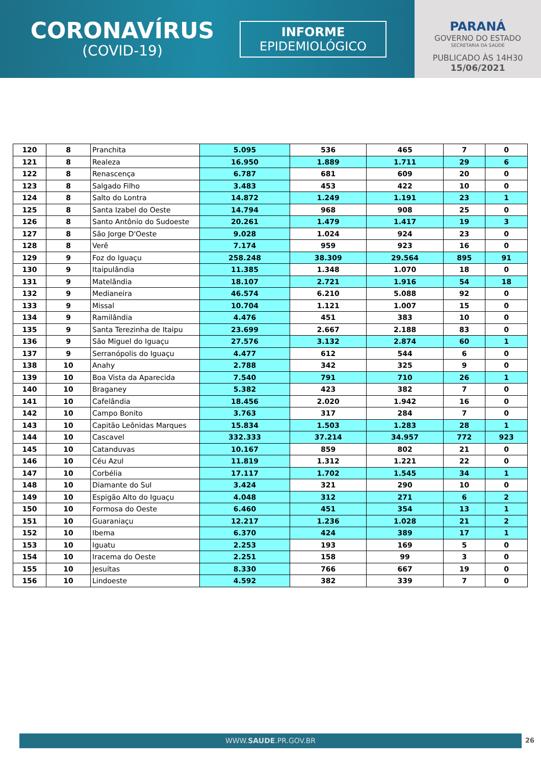CORONAVÍRUS
(COVID-19)
INFORME
EPIDEMIOLÓGICO
PARANÁ
GOVERNO DO ESTADO
SECRETARIA DA SAÚDE
PUBLICADO ÀS 14H30
15/06/2021
| 120 | 8 | Pranchita | 5.095 | 536 | 465 | 7 | 0 |
| 121 | 8 | Realeza | 16.950 | 1.889 | 1.711 | 29 | 6 |
| 122 | 8 | Renascença | 6.787 | 681 | 609 | 20 | 0 |
| 123 | 8 | Salgado Filho | 3.483 | 453 | 422 | 10 | 0 |
| 124 | 8 | Salto do Lontra | 14.872 | 1.249 | 1.191 | 23 | 1 |
| 125 | 8 | Santa Izabel do Oeste | 14.794 | 968 | 908 | 25 | 0 |
| 126 | 8 | Santo Antônio do Sudoeste | 20.261 | 1.479 | 1.417 | 19 | 3 |
| 127 | 8 | São Jorge D'Oeste | 9.028 | 1.024 | 924 | 23 | 0 |
| 128 | 8 | Verê | 7.174 | 959 | 923 | 16 | 0 |
| 129 | 9 | Foz do Iguaçu | 258.248 | 38.309 | 29.564 | 895 | 91 |
| 130 | 9 | Itaipulândia | 11.385 | 1.348 | 1.070 | 18 | 0 |
| 131 | 9 | Matelândia | 18.107 | 2.721 | 1.916 | 54 | 18 |
| 132 | 9 | Medianeira | 46.574 | 6.210 | 5.088 | 92 | 0 |
| 133 | 9 | Missal | 10.704 | 1.121 | 1.007 | 15 | 0 |
| 134 | 9 | Ramilândia | 4.476 | 451 | 383 | 10 | 0 |
| 135 | 9 | Santa Terezinha de Itaipu | 23.699 | 2.667 | 2.188 | 83 | 0 |
| 136 | 9 | São Miguel do Iguaçu | 27.576 | 3.132 | 2.874 | 60 | 1 |
| 137 | 9 | Serranópolis do Iguaçu | 4.477 | 612 | 544 | 6 | 0 |
| 138 | 10 | Anahy | 2.788 | 342 | 325 | 9 | 0 |
| 139 | 10 | Boa Vista da Aparecida | 7.540 | 791 | 710 | 26 | 1 |
| 140 | 10 | Braganey | 5.382 | 423 | 382 | 7 | 0 |
| 141 | 10 | Cafelândia | 18.456 | 2.020 | 1.942 | 16 | 0 |
| 142 | 10 | Campo Bonito | 3.763 | 317 | 284 | 7 | 0 |
| 143 | 10 | Capitão Leônidas Marques | 15.834 | 1.503 | 1.283 | 28 | 1 |
| 144 | 10 | Cascavel | 332.333 | 37.214 | 34.957 | 772 | 923 |
| 145 | 10 | Catanduvas | 10.167 | 859 | 802 | 21 | 0 |
| 146 | 10 | Céu Azul | 11.819 | 1.312 | 1.221 | 22 | 0 |
| 147 | 10 | Corbélia | 17.117 | 1.702 | 1.545 | 34 | 1 |
| 148 | 10 | Diamante do Sul | 3.424 | 321 | 290 | 10 | 0 |
| 149 | 10 | Espigão Alto do Iguaçu | 4.048 | 312 | 271 | 6 | 2 |
| 150 | 10 | Formosa do Oeste | 6.460 | 451 | 354 | 13 | 1 |
| 151 | 10 | Guaraniaçu | 12.217 | 1.236 | 1.028 | 21 | 2 |
| 152 | 10 | Ibema | 6.370 | 424 | 389 | 17 | 1 |
| 153 | 10 | Iguatu | 2.253 | 193 | 169 | 5 | 0 |
| 154 | 10 | Iracema do Oeste | 2.251 | 158 | 99 | 3 | 0 |
| 155 | 10 | Jesuítas | 8.330 | 766 | 667 | 19 | 0 |
| 156 | 10 | Lindoeste | 4.592 | 382 | 339 | 7 | 0 |
WWW.SAUDE.PR.GOV.BR 26